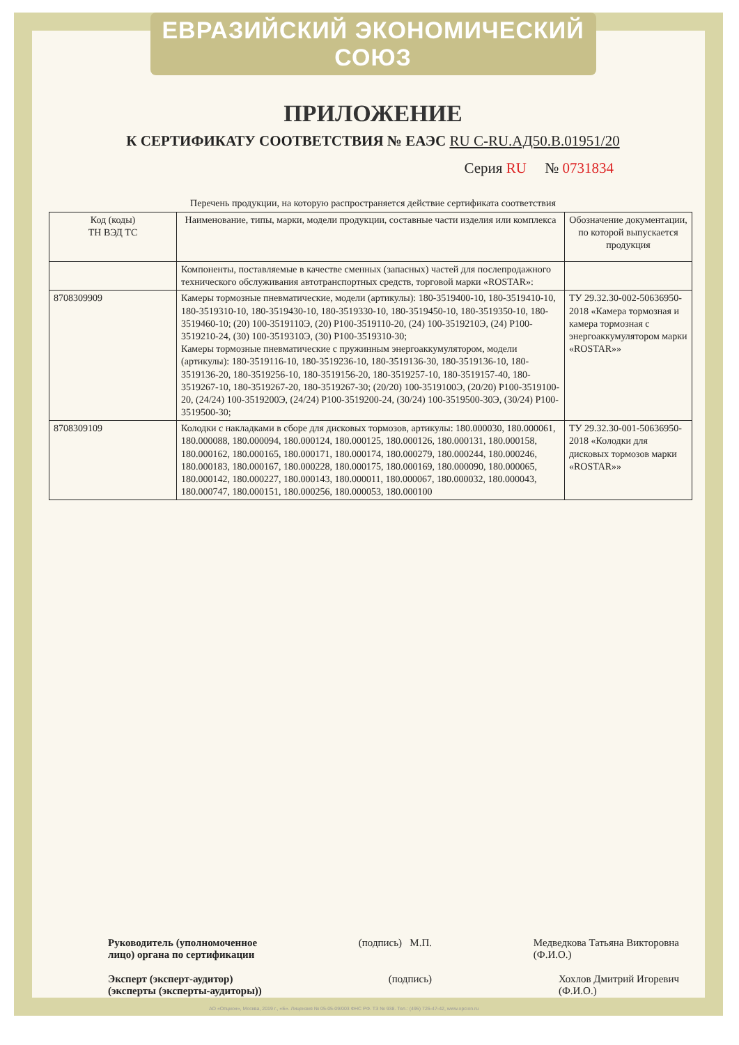ЕВРАЗИЙСКИЙ ЭКОНОМИЧЕСКИЙ СОЮЗ
ПРИЛОЖЕНИЕ
К СЕРТИФИКАТУ СООТВЕТСТВИЯ № ЕАЭС RU C-RU.АД50.В.01951/20
Серия RU № 0731834
Перечень продукции, на которую распространяется действие сертификата соответствия
| Код (коды) ТН ВЭД ТС | Наименование, типы, марки, модели продукции, составные части изделия или комплекса | Обозначение документации, по которой выпускается продукция |
| --- | --- | --- |
| | Компоненты, поставляемые в качестве сменных (запасных) частей для послепродажного технического обслуживания автотранспортных средств, торговой марки «ROSTAR»: | |
| 8708309909 | Камеры тормозные пневматические, модели (артикулы): 180-3519400-10, 180-3519410-10, 180-3519310-10, 180-3519430-10, 180-3519330-10, 180-3519450-10, 180-3519350-10, 180-3519460-10; (20) 100-3519110Э, (20) Р100-3519110-20, (24) 100-3519210Э, (24) Р100-3519210-24, (30) 100-3519310Э, (30) Р100-3519310-30; Камеры тормозные пневматические с пружинным энергоаккумулятором, модели (артикулы): 180-3519116-10, 180-3519236-10, 180-3519136-30, 180-3519136-10, 180-3519136-20, 180-3519256-10, 180-3519156-20, 180-3519257-10, 180-3519157-40, 180-3519267-10, 180-3519267-20, 180-3519267-30; (20/20) 100-3519100Э, (20/20) Р100-3519100-20, (24/24) 100-3519200Э, (24/24) Р100-3519200-24, (30/24) 100-3519500-30Э, (30/24) Р100-3519500-30; | ТУ 29.32.30-002-50636950-2018 «Камера тормозная и камера тормозная с энергоаккумулятором марки «ROSTAR»» |
| 8708309109 | Колодки с накладками в сборе для дисковых тормозов, артикулы: 180.000030, 180.000061, 180.000088, 180.000094, 180.000124, 180.000125, 180.000126, 180.000131, 180.000158, 180.000162, 180.000165, 180.000171, 180.000174, 180.000279, 180.000244, 180.000246, 180.000183, 180.000167, 180.000228, 180.000175, 180.000169, 180.000090, 180.000065, 180.000142, 180.000227, 180.000143, 180.000011, 180.000067, 180.000032, 180.000043, 180.000747, 180.000151, 180.000256, 180.000053, 180.000100 | ТУ 29.32.30-001-50636950-2018 «Колодки для дисковых тормозов марки «ROSTAR»» |
Руководитель (уполномоченное
лицо) органа по сертификации (подпись) М.П. Медведкова Татьяна Викторовна
(Ф.И.О.)
Эксперт (эксперт-аудитор)
(эксперты (эксперты-аудиторы)) (подпись) Хохлов Дмитрий Игоревич
(Ф.И.О.)
АО «Опцион», Москва, 2019 г., «Б». Лицензия № 05-05-09/003 ФНС РФ. ТЗ № 938. Тел.: (495) 726-47-42, www.opcion.ru